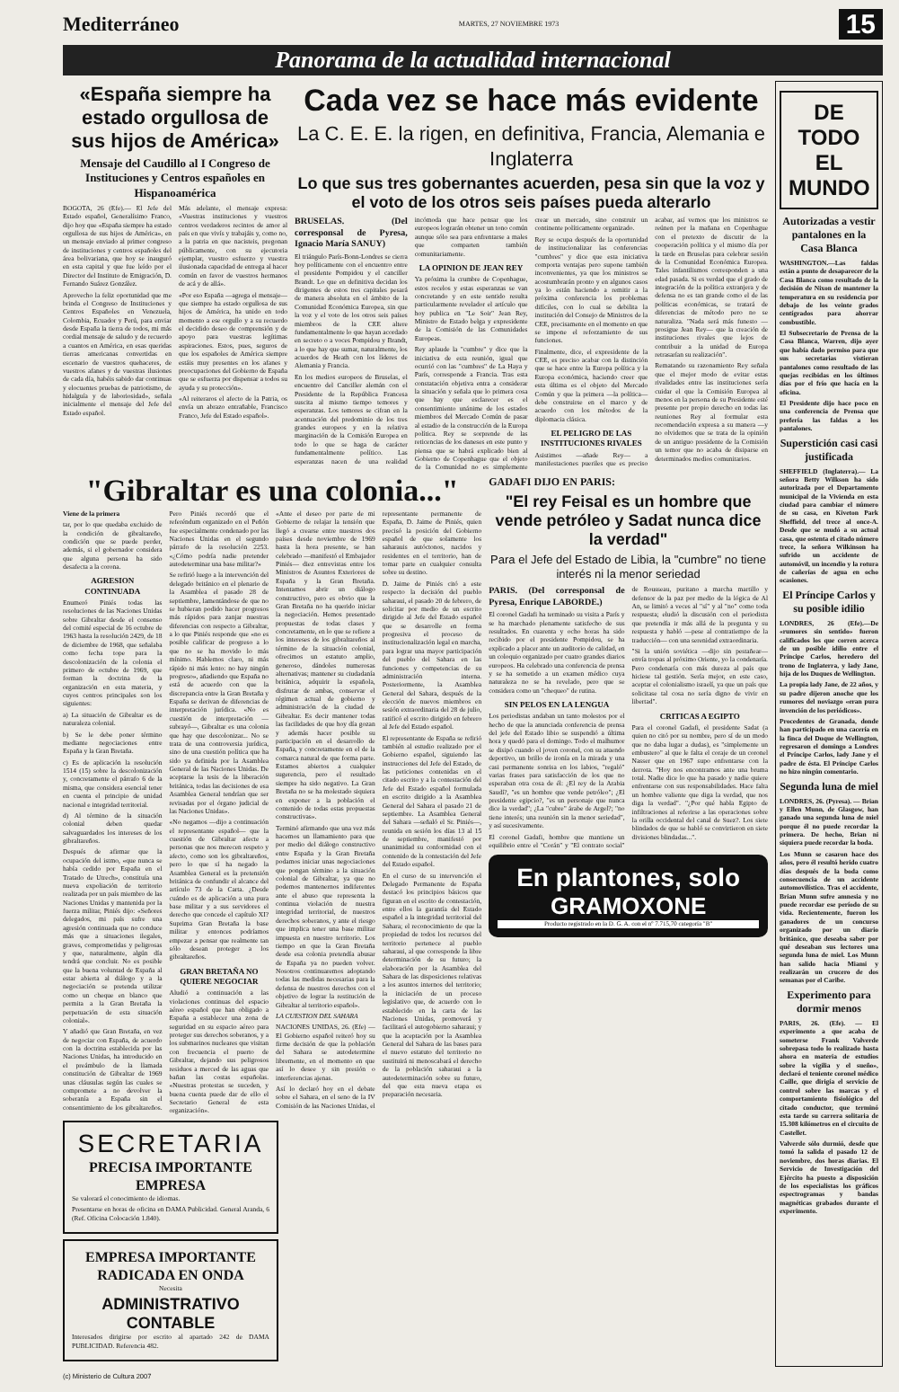Mediterráneo MARTES, 27 NOVIEMBRE 1973 15
Panorama de la actualidad internacional
«España siempre ha estado orgullosa de sus hijos de América»
Mensaje del Caudillo al I Congreso de Instituciones y Centros españoles en Hispanoamérica
BOGOTA, 26 (Efe).— El Jefe del Estado español, Generalísimo Franco, dijo hoy que «España siempre ha estado orgullosa de sus hijos de América», en un mensaje enviado al primer congreso de instituciones y centros españoles del área bolivariana, que hoy se inauguró en esta capital y que fue leído por el Director del Instituto de Emigración, D. Fernando Suárez González.
Aprovecho la feliz oportunidad que me brinda el Congreso de Instituciones y Centros Españoles en Venezuela, Colombia, Ecuador y Perú, para enviar desde España la tierra de todos, mi más cordial mensaje de saludo y de recuerdo a cuantos en América, en esas queridas tierras americanas convertidas en escenario de vuestros quehaceres, de vuestros afanes y de vuestras ilusiones de cada día, habéis sabido dar continuas y elocuentes pruebas de patriotismo, de hidalguía y de laboriosidad», señala inicialmente el mensaje del Jefe del Estado español.
Más adelante, el mensaje expresa: «Vuestras instituciones y vuestros centros verdaderos recintos de amor al país en que vivís y trabajáis y, como no, a la patria en que nacisteis, pregonan públicamente, con su ejecutoria ejemplar, vuestro esfuerzo y vuestra ilusionada capacidad de entrega al hacer común en favor de vuestros hermanos de acá y de allá».
«Por eso España —agrega el mensaje— que siempre ha estado orgullosa de sus hijos de América, ha unido en todo momento a ese orgullo y a su recuerdo el decidido deseo de comprensión y de apoyo para vuestras legítimas aspiraciones. Estos, pues, seguros de que los españoles de América siempre estáis muy presentes en los afanes y preocupaciones del Gobierno de España que se esfuerza por dispensar a todos su ayuda y su protección».
«Al reiteraros el afecto de la Patria, os envía un abrazo entrañable, Francisco Franco, Jefe del Estado español».
Cada vez se hace más evidente
La C. E. E. la rigen, en definitiva, Francia, Alemania e Inglaterra
Lo que sus tres gobernantes acuerden, pesa sin que la voz y el voto de los otros seis países pueda alterarlo
BRUSELAS. (Del corresponsal de Pyresa, Ignacio María SANUY)
El triángulo París-Bonn-Londres se cierra hoy políticamente con el encuentro entre el presidente Pompidou y el canciller Brandt. Lo que en definitiva decidan los dirigentes de estos tres capitales pesará de manera absoluta en el ámbito de la Comunidad Económica Europea, sin que la voz y el voto de los otros seis países miembros de la CEE altere fundamentalmente lo que hayan acordado en secreto o a voces Pompidou y Brandt, a lo que hay que sumar, naturalmente, los acuerdos de Heath con los líderes de Alemania y Francia.
En los medios europeos de Bruselas, el encuentro del Canciller alemán con el Presidente de la República Francesa suscita al mismo tiempo temores y esperanzas. Los temores se cifran en la acentuación del predominio de los tres grandes europeos y en la relativa marginación de la Comisión Europea en todo lo que se haga de carácter fundamentalmente político. Las esperanzas nacen de una realidad incómoda que hace pensar que los europeos lograrán obtener un tono común aunque sólo sea para enfrentarse a males que comparten también comunitariamente.
LA OPINION DE JEAN REY
Ya próxima la crumbre de Copenhague, estos recelos y estas esperanzas se van concretando y en este sentido resulta particularmente revelador el artículo que hoy publica en "Le Soir" Jean Rey, Ministro de Estado belga y expresidente de la Comisión de las Comunidades Europeas.
Rey aplaude la "cumbre" y dice que la iniciativa de esta reunión, igual que ocurrió con las "cumbres" de La Haya y París, corresponde a Francia. Tras esta constatación objetiva entra a considerar la situación y señala que lo primera cosa que hay que esclarecer es el consentimiento unánime de los estados miembros del Mercado Común de pasar al estadio de la construcción de la Europa política. Rey se sorprende de las reticencias de los daneses en este punto y piensa que se habrá explicado bien al Gobierno de Copenhague que el objeto de la Comunidad no es simplemente crear un mercado, sino construir un continente políticamente organizado.
Rey se ocupa después de la oportunidad de institucionalizar las conferencias "cumbres" y dice que esta iniciativa comporta ventajas pero supone también inconvenientes, ya que los ministros se acostumbrarán pronto y en algunos casos ya lo están haciendo a remitir a la próxima conferencia los problemas difíciles, con lo cual se debilita la institución del Consejo de Ministros de la CEE, precisamente en el momento en que se impone el reforzamiento de sus funciones.
Finalmente, dice, el expresidente de la CEE, es preciso acabar con la distinción que se hace entre la Europa política y la Europa económica, haciendo creer que esta última es el objeto del Mercado Común y que la primera —la política— debe construirse en el marco y de acuerdo con los métodos de la diplomacia clásica.
EL PELIGRO DE LAS INSTITUCIONES RIVALES
Asistimos —añade Rey— a manifestaciones pueriles que es preciso acabar, así vemos que los ministros se reúnen por la mañana en Copenhague con el pretexto de discutir de la cooperación política y el mismo día por la tarde en Bruselas para celebrar sesión de la Comunidad Económica Europea. Tales infantilismos corresponden a una edad pasada. Si es verdad que el grado de integración de la política extranjera y de defensa no es tan grande como el de las políticas económicas, se tratará de diferencias de método pero no se naturaliza. "Nada será más funesto —prosigue Jean Rey— que la creación de instituciones rivales que lejos de contribuir a la unidad de Europa retrasarían su realización".
Rematando su razonamiento Rey señala que el mejor modo de evitar estas rivalidades entre las instituciones sería cuidar el que la Comisión Europea al menos en la persona de su Presidente esté presente por propio derecho en todas las reuniones Rey al formular esta recomendación expresa a su manera —y no olvidemos que se trata de la opinión de un antiguo presidente de la Comisión un temor que no acaba de disiparse en determinados medios comunitarios.
"Gibraltar es una colonia..."
Viene de la primera
tar, por lo que quedaba excluido de la condición de gibraltareño, condición que se puede perder, además, si el gobernador considera que alguna persona ha sido desafecta a la corona.
AGRESION CONTINUADA
Enumeró Piniés todas las resoluciones de las Naciones Unidas sobre Gibraltar desde el consenso del comité especial de 16 octubre de 1963 hasta la resolución 2429, de 18 de diciembre de 1968, que señalaba como fecha tope para la descolonización de la colonia el primero de octubre de 1969, que forman la doctrina de la organización en esta materia, y cuyos centros principales son los siguientes:
a) La situación de Gibraltar es de naturaleza colonial.
b) Se le debe poner término mediante negociaciones entre España y la Gran Bretaña.
c) Es de aplicación la resolución 1514 (15) sobre la descolonización y, concretamente el párrafo 6 de la misma, que considera esencial tener en cuenta el principio de unidad nacional e integridad territorial.
d) Al término de la situación colonial deben quedar salvaguardados los intereses de los gibraltareños.
Después de afirmar que la ocupación del istmo, «que nunca se había cedido por España en el Tratado de Utrech», constituía una nueva expoliación de territorio realizada por un país miembro de las Naciones Unidas y mantenida por la fuerza militar, Piniés dijo: «Señores delegados, mi país sufre una agresión continuada que no conduce más que a situaciones ilegales, graves, comprometidas y peligrosas y que, naturalmente, algún día tendrá que concluir. No es posible que la buena voluntad de España al estar abierta al diálogo y a la negociación se pretenda utilizar como un cheque en blanco que permita a la Gran Bretaña la perpetuación de esta situación colonial».
Y añadió que Gran Bretaña, en vez de negociar con España, de acuerdo con la doctrina establecida por las Naciones Unidas, ha introducido en el preámbulo de la llamada constitución de Gibraltar de 1969 unas cláusulas según las cuales se compromete a no devolver la soberanía a España sin el consentimiento de los gibraltareños. Pero Piniés recordó que el referéndum organizado en el Peñón fue especialmente condenado por las Naciones Unidas en el segundo párrafo de la resolución 2253. «¿Cómo podría nadie pretender autodeterminar una base militar?»
Se refirió luego a la intervención del delegado británico en el plenario de la Asamblea el pasado 28 de septiembre, lamentándose de que no se hubieran podido hacer progresos más rápidos para zanjar nuestras diferencias con respecto a Gibraltar, a lo que Piniés responde que «no es posible calificar de progreso a lo que no se ha movido lo más mínimo. Hablemos claro, ni más rápido ni más lento: no hay ningún progreso», añadiendo que España no está de acuerdo con que la discrepancia entre la Gran Bretaña y España se derivan de diferencias de interpretación jurídica. «No es cuestión de interpretación —subrayó—, Gibraltar es una colonia que hay que descolonizar... No se trata de una controversia jurídica, sino de una cuestión política que ha sido ya definida por la Asamblea General de las Naciones Unidas. De aceptarse la tesis de la liberación británica, todas las decisiones de esa Asamblea General tendrían que ser revisadas por el órgano judicial de las Naciones Unidas».
«No negamos —dijo a continuación el representante español— que la cuestión de Gibraltar afecte a personas que nos merecen respeto y afecto, como son los gibraltareños, pero lo que sí ha negado la Asamblea General es la pretensión británica de confundir el alcance del artículo 73 de la Carta. ¿Desde cuándo es de aplicación a una pura base militar y a sus servidores el derecho que concede el capítulo XI? Suprima Gran Bretaña la base militar y entonces podríamos empezar a pensar que realmente tan sólo desean proteger a los gibraltareños.
GRAN BRETAÑA NO QUIERE NEGOCIAR
Aludió a continuación a las violaciones continuas del espacio aéreo español que han obligado a España a establecer una zona de seguridad en su espacio aéreo para proteger sus derechos soberanos, y a los submarinos nucleares que visitan con frecuencia el puerto de Gibraltar, dejando sus peligrosos residuos a merced de las aguas que bañan las costas españolas. «Nuestras protestas se suceden, y buena cuenta puede dar de ello el Secretario General de esta organización».
«Ante el deseo por parte de mi Gobierno de relajar la tensión que llegó a crearse entre nuestros dos países desde noviembre de 1969 hasta la hora presente, se han celebrado —manifestó el Embajador Piniés— diez entrevistas entre los Ministros de Asuntos Exteriores de España y la Gran Bretaña. Intentamos abrir un diálogo constructivo, pero es obvio que la Gran Bretaña no ha querido iniciar la negociación. Hemos presentado propuestas de todas clases y concretamente, en lo que se refiere a los intereses de los gibraltareños al término de la situación colonial, ofrecimos un estatuto amplio, generoso, dándoles numerosas alternativas; mantener su ciudadanía británica, adquirir la española, disfrutar de ambas, conservar el régimen actual de gobierno y administración de la ciudad de Gibraltar. Es decir mantener todas las facilidades de que hoy día gozan y además hacer posible su participación en el desarrollo de España, y concretamente en el de la comarca natural de que forma parte. Estamos abiertos a cualquier sugerencia, pero el resultado siempre ha sido negativo. La Gran Bretaña no se ha molestado siquiera en exponer a la población el contenido de todas estas propuestas constructivas».
Terminó afirmando que una vez más hacemos un llamamiento para que por medio del diálogo constructivo entre España y la Gran Bretaña podamos iniciar unas negociaciones que pongan término a la situación colonial de Gibraltar, ya que no podemos mantenernos indiferentes ante el abuso que representa la continua violación de nuestra integridad territorial, de nuestros derechos soberanos, y ante el riesgo que implica tener una base militar impuesta en nuestro territorio. Los tiempo en que la Gran Bretaña desde esa colonia pretendía abusar de España ya no pueden volver. Nosotros continuaremos adoptando todas las medidas necesarias para la defensa de nuestros derechos con el objetivo de lograr la restitución de Gibraltar al territorio español».
LA CUESTION DEL SAHARA
NACIONES UNIDAS, 26. (Efe) — El Gobierno español reiteró hoy su firme decisión de que la población del Sahara se autodetermine libremente, en el momento en que así lo desee y sin presión o interferencias ajenas.
Así lo declaró hoy en el debate sobre el Sahara, en el seno de la IV Comisión de las Naciones Unidas, el representante permanente de España, D. Jaime de Piniés, quien precisó la posición del Gobierno español de que solamente los saharauis autóctonos, nacidos y residentes en el territorio, han de tomar parte en cualquier consulta sobre su destino.
D. Jaime de Piniés citó a este respecto la decisión del pueblo saharaui, el pasado 20 de febrero, de solicitar por medio de un escrito dirigido al Jefe del Estado español que se desarrolle en forma progresiva el proceso de institucionalización legal en marcha, para lograr una mayor participación del pueblo del Sahara en las funciones y competencias de su administración interna. Posteriormente, la Asamblea General del Sahara, después de la elección de nuevos miembros en sesión extraordinaria del 28 de julio, ratificó el escrito dirigido en febrero al Jefe del Estado español.
El representante de España se refirió también al estudio realizado por el Gobierno español, siguiendo las instrucciones del Jefe del Estado, de las peticiones contenidas en el citado escrito y a la contestación del Jefe del Estado español formulada en escrito dirigido a la Asamblea General del Sahara el pasado 21 de septiembre. La Asamblea General del Sahara —señaló el Sr. Piniés—, reunida en sesión los días 13 al 15 de septiembre, manifestó por unanimidad su conformidad con el contenido de la contestación del Jefe del Estado español.
En el curso de su intervención el Delegado Permanente de España destacó los principios básicos que figuran en el escrito de contestación, entre ellos la garantía del Estado español a la integridad territorial del Sahara; el reconocimiento de que la propiedad de todos los recursos del territorio pertenece al pueblo saharaui, al que corresponde la libre determinación de su futuro; la elaboración por la Asamblea del Sahara de las disposiciones relativas a los asuntos internos del territorio; la iniciación de un proceso legislativo que, de acuerdo con lo establecido en la carta de las Naciones Unidas, promoverá y facilitará el autogobierno saharaui; y que la aceptación por la Asamblea General del Sahara de las bases para el nuevo estatuto del territorio no sustituirá ni menoscabará el derecho de la población saharaui a la autodeterminación sobre su futuro, del que esta nueva etapa es preparación necesaria.
SECRETARIA
PRECISA IMPORTANTE EMPRESA
Se valorará el conocimiento de idiomas.
Presentarse en horas de oficina en DAMA Publicidad. General Aranda, 6 (Ref. Oficina Colocación 1.840).
EMPRESA IMPORTANTE RADICADA EN ONDA
Necesita
ADMINISTRATIVO CONTABLE
Interesados dirigirse por escrito al apartado 242 de DAMA PUBLICIDAD. Referencia 482.
GADAFI DIJO EN PARIS:
"El rey Feisal es un hombre que vende petróleo y Sadat nunca dice la verdad"
Para el Jefe del Estado de Libia, la "cumbre" no tiene interés ni la menor seriedad
PARIS. (Del corresponsal de Pyresa, Enrique LABORDE.)
El coronel Gadafi ha terminado su visita a París y se ha marchado plenamente satisfecho de sus resultados. En cuarenta y ocho horas ha sido recibido por el presidente Pompidou, se ha explicado a placer ante un auditorio de calidad, en un coloquio organizado por cuatro grandes diarios europeos. Ha celebrado una conferencia de prensa y se ha sometido a un examen médico cuya naturaleza no se ha revelado, pero que se considera como un "chequeo" de rutina.
SIN PELOS EN LA LENGUA
Los periodistas andaban un tanto molestos por el hecho de que la anunciada conferencia de prensa del jefe del Estado libio se suspendió a última hora y quedó para el domingo. Todo el malhumor se disipó cuando el joven coronel, con su atuendo deportivo, un brillo de ironía en la mirada y una casi permanente sonrisa en los labios, "regaló" varias frases para satisfacción de los que no esperaban otra cosa de él: ¿El rey de la Arabia Saudí?, "es un hombre que vende petróleo"; ¿El presidente egipcio?, "es un personaje que nunca dice la verdad"; ¿La "cubre" árabe de Argel?; "no tiene interés; una reunión sin la menor seriedad", y así sucesivamente.
El coronel Gadafi, hombre que mantiene un equilibrio entre el "Corán" y "El contrato social" de Rousseau, puritano a marcha martillo y defensor de la paz por medio de la lógica de Al An, se limitó a veces al "sí" y al "no" como toda respuesta; eludió la discusión con el periodista que pretendía ir más allá de la pregunta y su respuesta y habló —pese al contratiempo de la traducción— con una serenidad extraordinaria.
"Si la unión soviética —dijo sin pestañear— envía tropas al próximo Oriente, yo la condenaría. Pero condenaría con más dureza al país que hiciese tal gestión. Sería mejor, en este caso, aceptar el colonialismo israelí, ya que un país que solicitase tal cosa no sería digno de vivir en libertad".
CRITICAS A EGIPTO
Para el coronel Gadafi, el presidente Sadat (a quien no citó por su nombre, pero sí de un modo que no daba lugar a dudas), es "simplemente un embustero" al que le falta el coraje de un coronel Nasser que en 1967 supo enfrentarse con la derrota. "Hoy nos encontramos ante una bruma total. Nadie dice lo que ha pasado y nadie quiere enfrentarse con sus responsabilidades. Hace falta un hombre valiente que diga la verdad, que nos diga la verdad". "¿Por qué habla Egipto de infiltraciones al referirse a las operaciones sobre la orilla occidental del canal de Suez?. Los siete blindados de que se habló se convirtieron en siete divisiones blindadas...".
En plantones, solo
GRAMOXONE
Producto registrado en la D. G. A. con el nº 7.715,70 categoría "B"
DE TODO EL MUNDO
Autorizadas a vestir pantalones en la Casa Blanca
WASHINGTON.—Las faldas están a punto de desaparecer de la Casa Blanca como resultado de la decisión de Nixon de mantener la temperatura en su residencia por debajo de los veinte grados centígrados para ahorrar combustible.
El Subsecretario de Prensa de la Casa Blanca, Warren, dijo ayer que había dado permiso para que sus secretarias vistieran pantalones como resultado de las quejas recibidas en los últimos días por el frío que hacía en la oficina.
El Presidente dijo hace poco en una conferencia de Prensa que prefería las faldas a los pantalones.
Superstición casi casi justificada
SHEFFIELD (Inglaterra).— La señora Betty Wilkson ha sido autorizada por el Departamento municipal de la Vivienda en esta ciudad para cambiar el número de su casa, en Kiveton Park Sheffield, del trece al once-A. Desde que se mudó a su actual casa, que ostenta el citado número trece, la señora Wilkinson ha sufrido un accidente de automóvil, un incendio y la rotura de cañerías de agua en ocho ocasiones.
El Príncipe Carlos y su posible idilio
LONDRES, 26 (Efe).—De «rumores sin sentido» fueron calificados los que corren acerca de un posible idilio entre el Príncipe Carlos, heredero del trono de Inglaterra, y lady Jane, hija de los Duques de Wellington.
La propia lady Jane, de 22 años, y su padre dijeron anoche que los rumores del noviazgo «eran pura invención de los periódicos».
Procedentes de Granada, donde han participado en una cacería en la finca del Duque de Wellington, regresaron el domingo a Londres el Príncipe Carlos, lady Jane y el padre de ésta. El Príncipe Carlos no hizo ningún comentario.
Segunda luna de miel
LONDRES, 26. (Pyresa). — Brian y Ellen Munn, de Glasgow, han ganado una segunda luna de miel porque él no puede recordar la primera. De hecho, Brian ni siquiera puede recordar la boda.
Los Munn se casaron hace dos años, pero él resultó herido cuatro días después de la boda como consecuencia de un accidente automovilístico. Tras el accidente, Brian Munn sufre amnesia y no puede recordar ese período de su vida. Recientemente, fueron los ganadores de un concurso organizado por un diario británico, que deseaba saber por qué deseaban sus lectores una segunda luna de miel. Los Munn han salido hacia Miami y realizarán un crucero de dos semanas por el Caribe.
Experimento para dormir menos
PARIS, 26. (Efe). — El experimento a que acaba de someterse Frank Valverde sobrepasa todo lo realizado hasta ahora en materia de estudios sobre la vigilia y el sueño», declaró el teniente coronel médico Caille, que dirigía el servicio de control sobre las marcas y el comportamiento fisiológico del citado conductor, que terminó esta tarde su carrera solitaria de 15.308 kilómetros en el circuito de Castellet.
Valverde sólo durmió, desde que tomó la salida el pasado 12 de noviembre, dos horas diarias. El Servicio de Investigación del Ejército ha puesto a disposición de los especialistas los gráficos espectrogramas y bandas magnéticas grabados durante el experimento.
(c) Ministerio de Cultura 2007